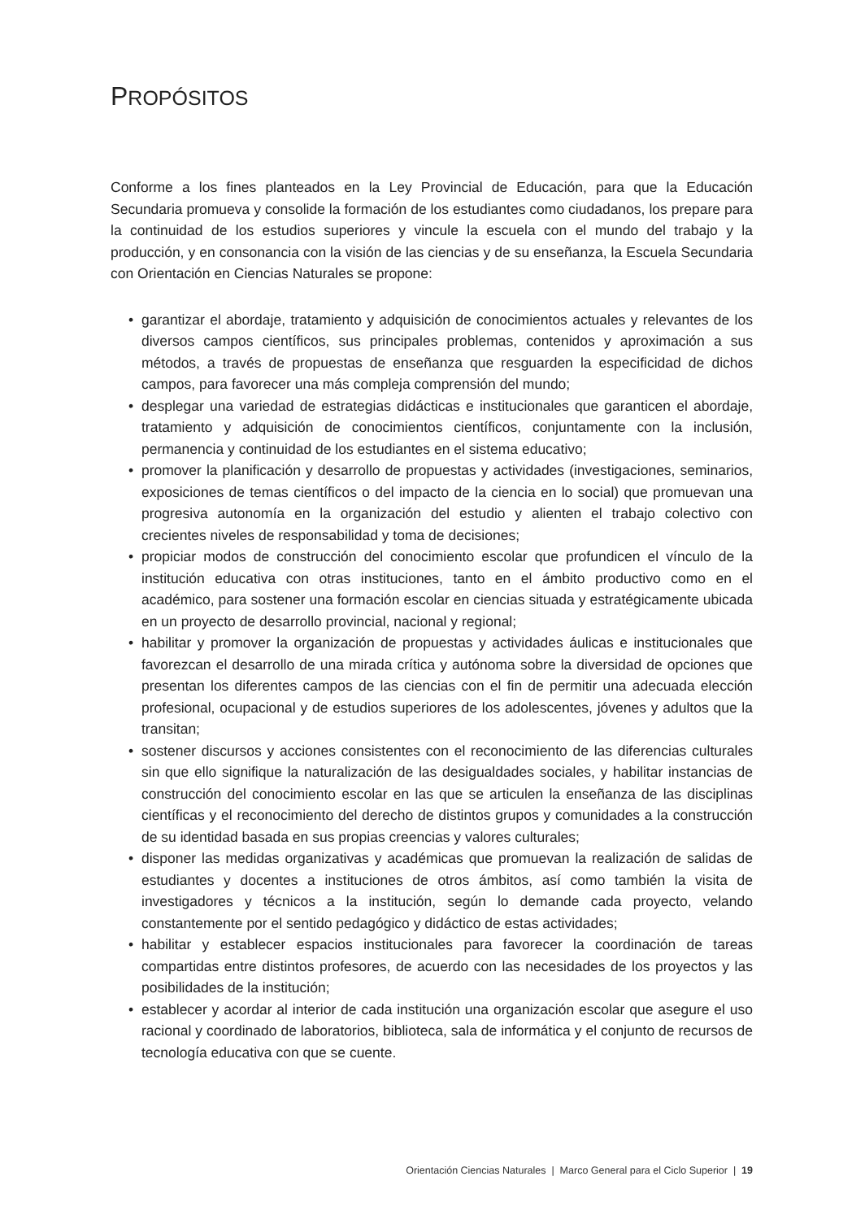PROPÓSITOS
Conforme a los fines planteados en la Ley Provincial de Educación, para que la Educación Secundaria promueva y consolide la formación de los estudiantes como ciudadanos, los prepare para la continuidad de los estudios superiores y vincule la escuela con el mundo del trabajo y la producción, y en consonancia con la visión de las ciencias y de su enseñanza, la Escuela Secundaria con Orientación en Ciencias Naturales se propone:
• garantizar el abordaje, tratamiento y adquisición de conocimientos actuales y relevantes de los diversos campos científicos, sus principales problemas, contenidos y aproximación a sus métodos, a través de propuestas de enseñanza que resguarden la especificidad de dichos campos, para favorecer una más compleja comprensión del mundo;
• desplegar una variedad de estrategias didácticas e institucionales que garanticen el abordaje, tratamiento y adquisición de conocimientos científicos, conjuntamente con la inclusión, permanencia y continuidad de los estudiantes en el sistema educativo;
• promover la planificación y desarrollo de propuestas y actividades (investigaciones, seminarios, exposiciones de temas científicos o del impacto de la ciencia en lo social) que promuevan una progresiva autonomía en la organización del estudio y alienten el trabajo colectivo con crecientes niveles de responsabilidad y toma de decisiones;
• propiciar modos de construcción del conocimiento escolar que profundicen el vínculo de la institución educativa con otras instituciones, tanto en el ámbito productivo como en el académico, para sostener una formación escolar en ciencias situada y estratégicamente ubicada en un proyecto de desarrollo provincial, nacional y regional;
• habilitar y promover la organización de propuestas y actividades áulicas e institucionales que favorezcan el desarrollo de una mirada crítica y autónoma sobre la diversidad de opciones que presentan los diferentes campos de las ciencias con el fin de permitir una adecuada elección profesional, ocupacional y de estudios superiores de los adolescentes, jóvenes y adultos que la transitan;
• sostener discursos y acciones consistentes con el reconocimiento de las diferencias culturales sin que ello signifique la naturalización de las desigualdades sociales, y habilitar instancias de construcción del conocimiento escolar en las que se articulen la enseñanza de las disciplinas científicas y el reconocimiento del derecho de distintos grupos y comunidades a la construcción de su identidad basada en sus propias creencias y valores culturales;
• disponer las medidas organizativas y académicas que promuevan la realización de salidas de estudiantes y docentes a instituciones de otros ámbitos, así como también la visita de investigadores y técnicos a la institución, según lo demande cada proyecto, velando constantemente por el sentido pedagógico y didáctico de estas actividades;
• habilitar y establecer espacios institucionales para favorecer la coordinación de tareas compartidas entre distintos profesores, de acuerdo con las necesidades de los proyectos y las posibilidades de la institución;
• establecer y acordar al interior de cada institución una organización escolar que asegure el uso racional y coordinado de laboratorios, biblioteca, sala de informática y el conjunto de recursos de tecnología educativa con que se cuente.
Orientación Ciencias Naturales | Marco General para el Ciclo Superior | 19